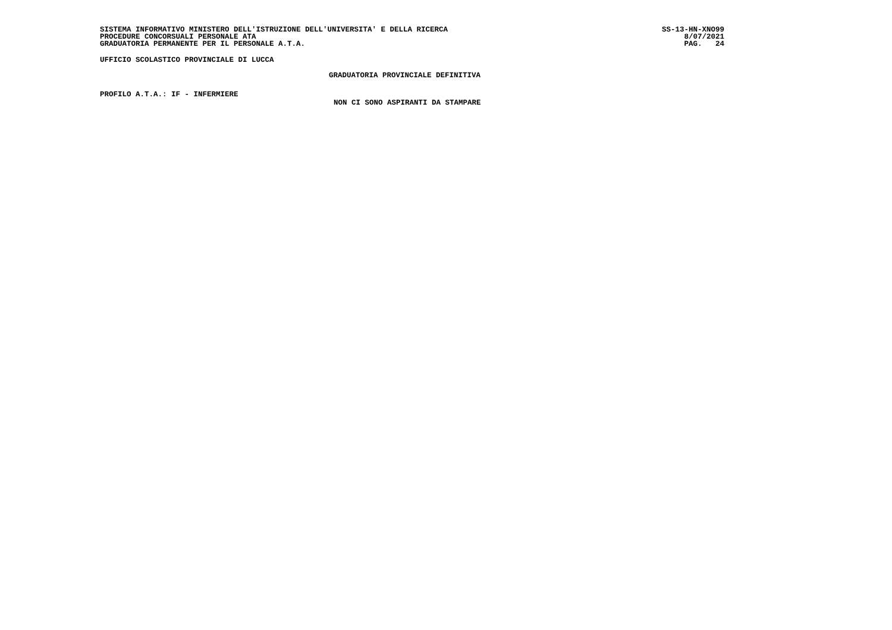SISTEMA INFORMATIVO MINISTERO DELL'ISTRUZIONE DELL'UNIVERSITA' E DELLA RICERCA
PROCEDURE CONCORSUALI PERSONALE ATA
GRADUATORIA PERMANENTE PER IL PERSONALE A.T.A.
SS-13-HN-XNO99
8/07/2021
PAG. 24
UFFICIO SCOLASTICO PROVINCIALE DI LUCCA
GRADUATORIA PROVINCIALE DEFINITIVA
PROFILO A.T.A.: IF - INFERMIERE
NON CI SONO ASPIRANTI DA STAMPARE